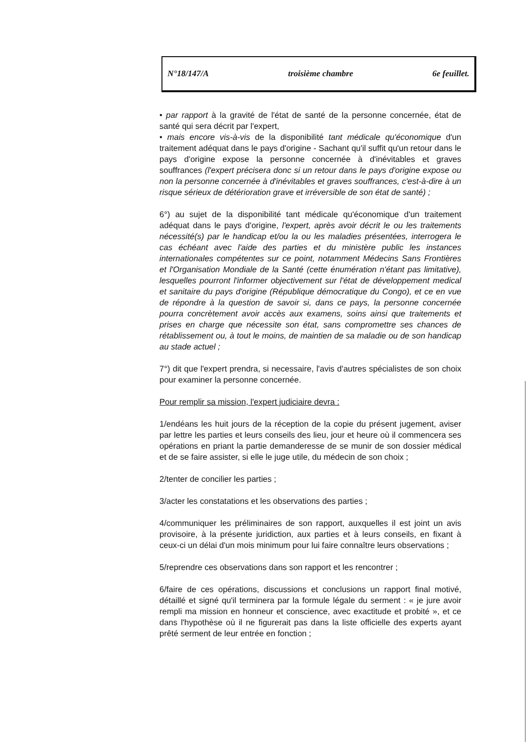N°18/147/A troisième chambre 6e feuillet.
• par rapport à la gravité de l'état de santé de la personne concernée, état de santé qui sera décrit par l'expert,
• mais encore vis-à-vis de la disponibilité tant médicale qu'économique d'un traitement adéquat dans le pays d'origine - Sachant qu'il suffit qu'un retour dans le pays d'origine expose la personne concernée à d'inévitables et graves souffrances (l'expert précisera donc si un retour dans le pays d'origine expose ou non la personne concernée à d'inévitables et graves souffrances, c'est-à-dire à un risque sérieux de détérioration grave et irréversible de son état de santé) ;
6°) au sujet de la disponibilité tant médicale qu'économique d'un traitement adéquat dans le pays d'origine, l'expert, après avoir décrit le ou les traitements nécessité(s) par le handicap et/ou la ou les maladies présentées, interrogera le cas échéant avec l'aide des parties et du ministère public les instances internationales compétentes sur ce point, notamment Médecins Sans Frontières et l'Organisation Mondiale de la Santé (cette énumération n'étant pas limitative), lesquelles pourront l'informer objectivement sur l'état de développement medical et sanitaire du pays d'origine (République démocratique du Congo), et ce en vue de répondre à la question de savoir si, dans ce pays, la personne concernée pourra concrètement avoir accès aux examens, soins ainsi que traitements et prises en charge que nécessite son état, sans compromettre ses chances de rétablissement ou, à tout le moins, de maintien de sa maladie ou de son handicap au stade actuel ;
7°) dit que l'expert prendra, si necessaire, l'avis d'autres spécialistes de son choix pour examiner la personne concernée.
Pour remplir sa mission, l'expert judiciaire devra :
1/endéans les huit jours de la réception de la copie du présent jugement, aviser par lettre les parties et leurs conseils des lieu, jour et heure où il commencera ses opérations en priant la partie demanderesse de se munir de son dossier médical et de se faire assister, si elle le juge utile, du médecin de son choix ;
2/tenter de concilier les parties ;
3/acter les constatations et les observations des parties ;
4/communiquer les préliminaires de son rapport, auxquelles il est joint un avis provisoire, à la présente juridiction, aux parties et à leurs conseils, en fixant à ceux-ci un délai d'un mois minimum pour lui faire connaître leurs observations ;
5/reprendre ces observations dans son rapport et les rencontrer ;
6/faire de ces opérations, discussions et conclusions un rapport final motivé, détaillé et signé qu'il terminera par la formule légale du serment : « je jure avoir rempli ma mission en honneur et conscience, avec exactitude et probité », et ce dans l'hypothèse où il ne figurerait pas dans la liste officielle des experts ayant prêté serment de leur entrée en fonction ;